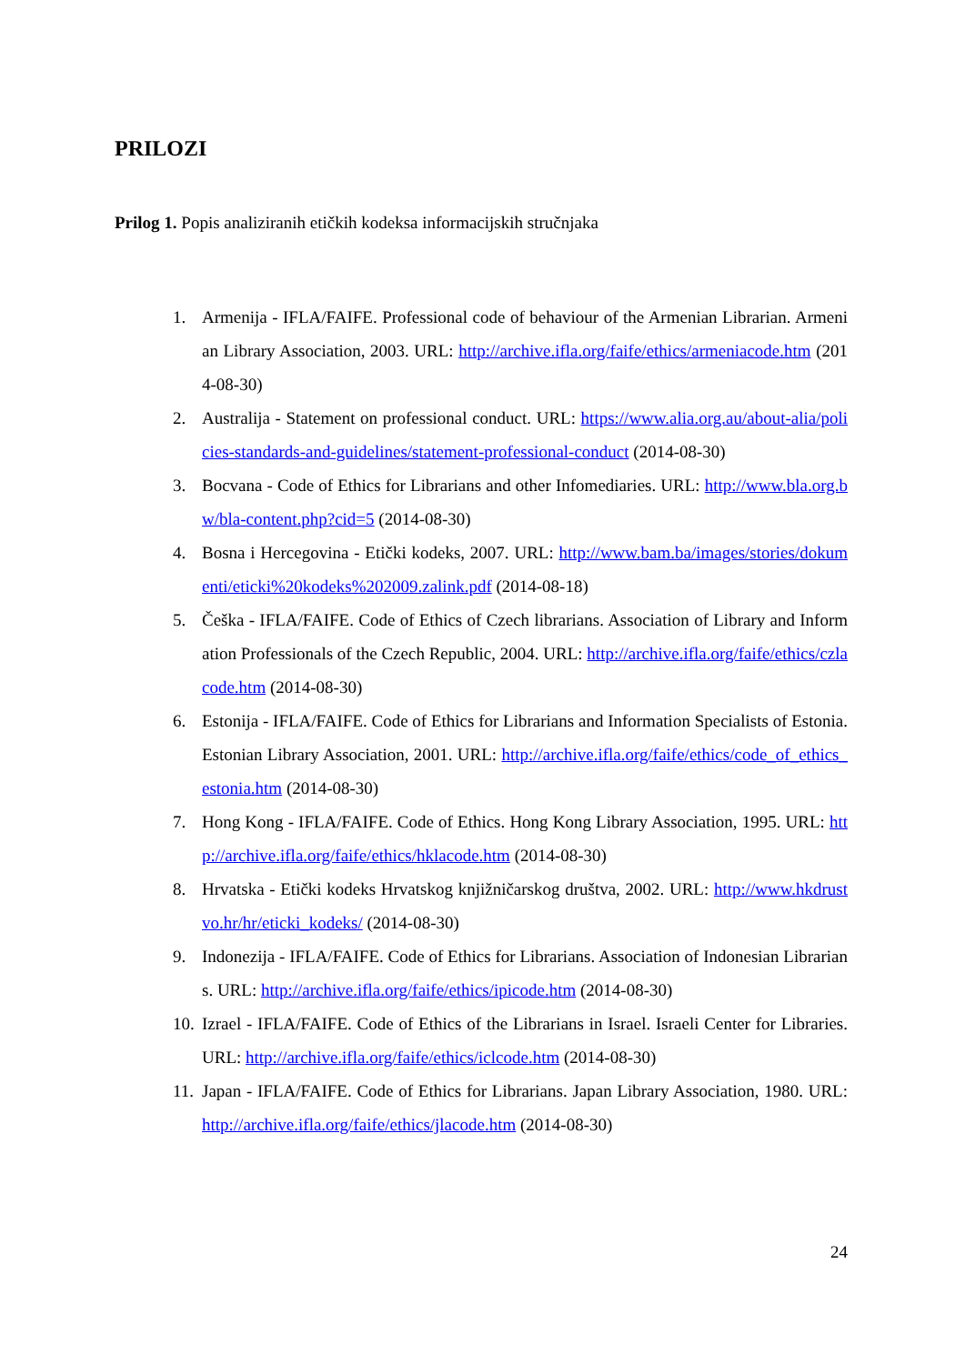PRILOZI
Prilog 1. Popis analiziranih etičkih kodeksa informacijskih stručnjaka
1. Armenija - IFLA/FAIFE. Professional code of behaviour of the Armenian Librarian. Armenian Library Association, 2003. URL: http://archive.ifla.org/faife/ethics/armeniacode.htm (2014-08-30)
2. Australija - Statement on professional conduct. URL: https://www.alia.org.au/about-alia/policies-standards-and-guidelines/statement-professional-conduct (2014-08-30)
3. Bocvana - Code of Ethics for Librarians and other Infomediaries. URL: http://www.bla.org.bw/bla-content.php?cid=5 (2014-08-30)
4. Bosna i Hercegovina - Etički kodeks, 2007. URL: http://www.bam.ba/images/stories/dokumenti/eticki%20kodeks%202009.zalink.pdf (2014-08-18)
5. Češka - IFLA/FAIFE. Code of Ethics of Czech librarians. Association of Library and Information Professionals of the Czech Republic, 2004. URL: http://archive.ifla.org/faife/ethics/czlacode.htm (2014-08-30)
6. Estonija - IFLA/FAIFE. Code of Ethics for Librarians and Information Specialists of Estonia. Estonian Library Association, 2001. URL: http://archive.ifla.org/faife/ethics/code_of_ethics_estonia.htm (2014-08-30)
7. Hong Kong - IFLA/FAIFE. Code of Ethics. Hong Kong Library Association, 1995. URL: http://archive.ifla.org/faife/ethics/hklacode.htm (2014-08-30)
8. Hrvatska - Etički kodeks Hrvatskog knjižničarskog društva, 2002. URL: http://www.hkdrustvo.hr/hr/eticki_kodeks/ (2014-08-30)
9. Indonezija - IFLA/FAIFE. Code of Ethics for Librarians. Association of Indonesian Librarians. URL: http://archive.ifla.org/faife/ethics/ipicode.htm (2014-08-30)
10. Izrael - IFLA/FAIFE. Code of Ethics of the Librarians in Israel. Israeli Center for Libraries. URL: http://archive.ifla.org/faife/ethics/iclcode.htm (2014-08-30)
11. Japan - IFLA/FAIFE. Code of Ethics for Librarians. Japan Library Association, 1980. URL: http://archive.ifla.org/faife/ethics/jlacode.htm (2014-08-30)
24